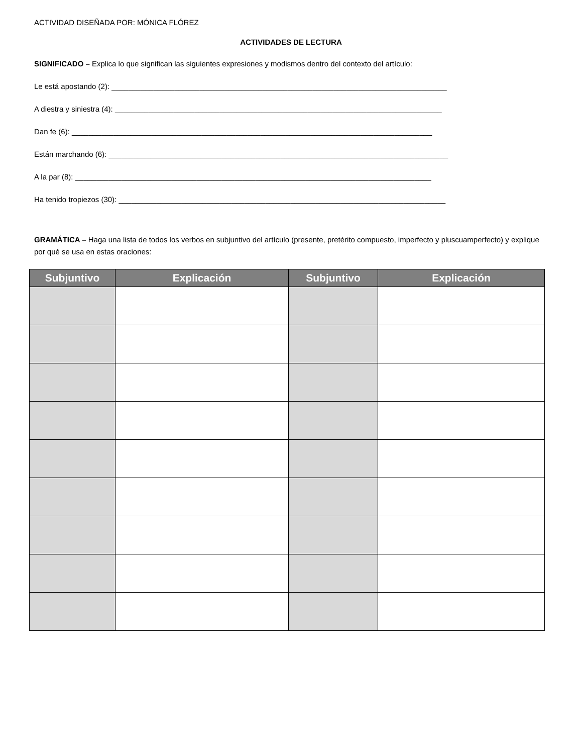ACTIVIDAD DISEÑADA POR: MÓNICA FLÓREZ
ACTIVIDADES DE LECTURA
SIGNIFICADO – Explica lo que significan las siguientes expresiones y modismos dentro del contexto del artículo:
Le está apostando (2): ________________________________________________________________________________
A diestra y siniestra (4): ______________________________________________________________________________
Dan fe (6): ______________________________________________________________________________________
Están marchando (6): _________________________________________________________________________________
A la par (8): _____________________________________________________________________________________
Ha tenido tropiezos (30): ______________________________________________________________________________
GRAMÁTICA – Haga una lista de todos los verbos en subjuntivo del artículo (presente, pretérito compuesto, imperfecto y pluscuamperfecto) y explique por qué se usa en estas oraciones:
| Subjuntivo | Explicación | Subjuntivo | Explicación |
| --- | --- | --- | --- |